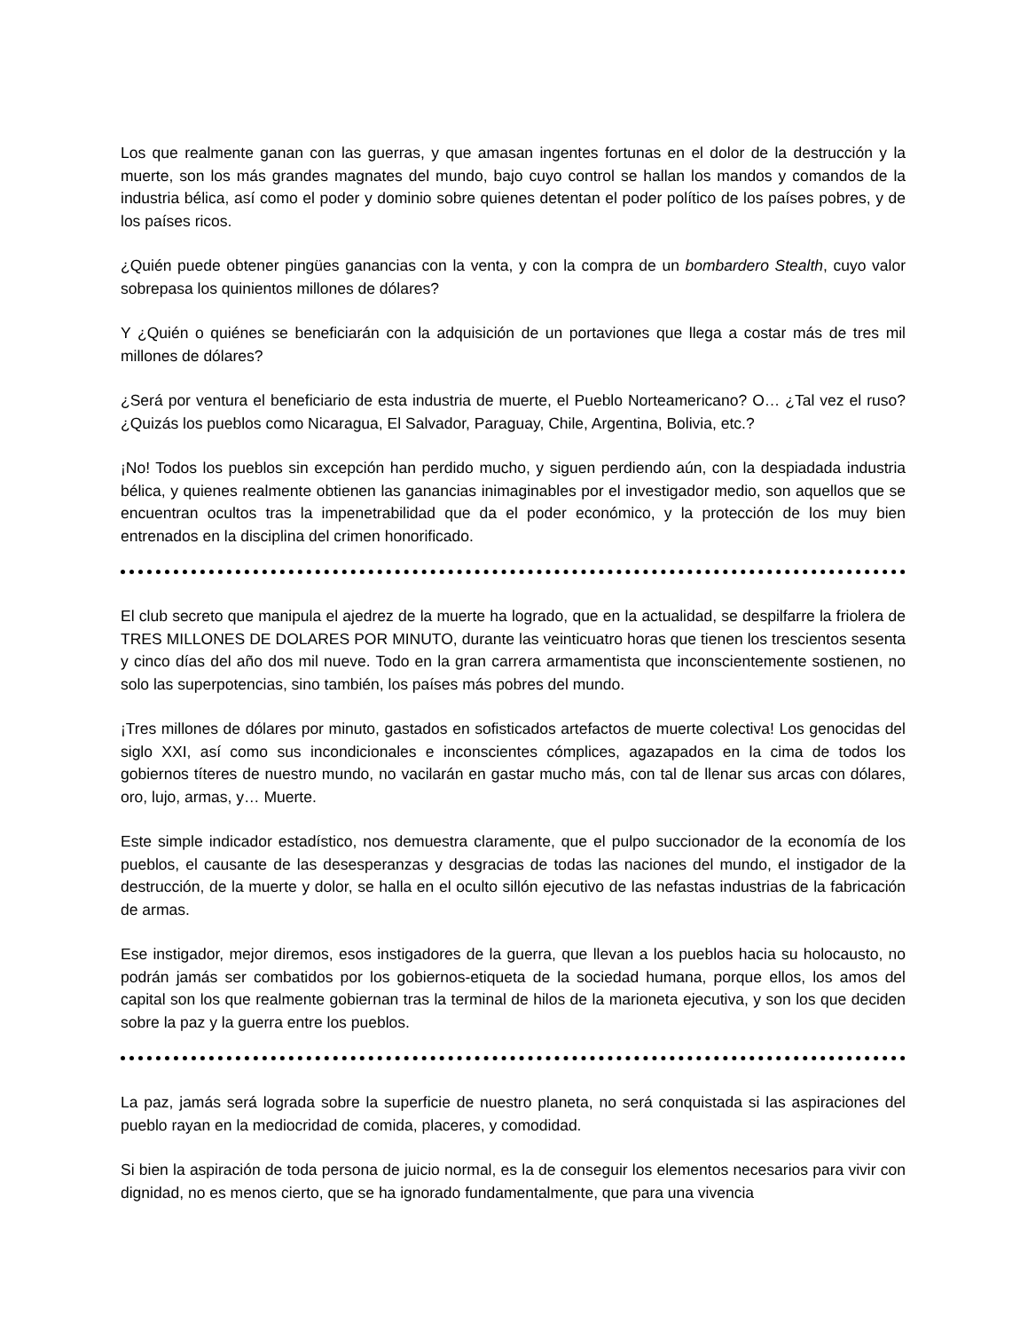Los que realmente ganan con las guerras, y que amasan ingentes fortunas en el dolor de la destrucción y la muerte, son los más grandes magnates del mundo, bajo cuyo control se hallan los mandos y comandos de la industria bélica, así como el poder y dominio sobre quienes detentan el poder político de los países pobres, y de los países ricos.
¿Quién puede obtener pingües ganancias con la venta, y con la compra de un bombardero Stealth, cuyo valor sobrepasa los quinientos millones de dólares?
Y ¿Quién o quiénes se beneficiarán con la adquisición de un portaviones que llega a costar más de tres mil millones de dólares?
¿Será por ventura el beneficiario de esta industria de muerte, el Pueblo Norteamericano? O… ¿Tal vez el ruso? ¿Quizás los pueblos como Nicaragua, El Salvador, Paraguay, Chile, Argentina, Bolivia, etc.?
¡No! Todos los pueblos sin excepción han perdido mucho, y siguen perdiendo aún, con la despiadada industria bélica, y quienes realmente obtienen las ganancias inimaginables por el investigador medio, son aquellos que se encuentran ocultos tras la impenetrabilidad que da el poder económico, y la protección de los muy bien entrenados en la disciplina del crimen honorificado.
El club secreto que manipula el ajedrez de la muerte ha logrado, que en la actualidad, se despilfarre la friolera de TRES MILLONES DE DOLARES POR MINUTO, durante las veinticuatro horas que tienen los trescientos sesenta y cinco días del año dos mil nueve. Todo en la gran carrera armamentista que inconscientemente sostienen, no solo las superpotencias, sino también, los países más pobres del mundo.
¡Tres millones de dólares por minuto, gastados en sofisticados artefactos de muerte colectiva! Los genocidas del siglo XXI, así como sus incondicionales e inconscientes cómplices, agazapados en la cima de todos los gobiernos títeres de nuestro mundo, no vacilarán en gastar mucho más, con tal de llenar sus arcas con dólares, oro, lujo, armas, y… Muerte.
Este simple indicador estadístico, nos demuestra claramente, que el pulpo succionador de la economía de los pueblos, el causante de las desesperanzas y desgracias de todas las naciones del mundo, el instigador de la destrucción, de la muerte y dolor, se halla en el oculto sillón ejecutivo de las nefastas industrias de la fabricación de armas.
Ese instigador, mejor diremos, esos instigadores de la guerra, que llevan a los pueblos hacia su holocausto, no podrán jamás ser combatidos por los gobiernos-etiqueta de la sociedad humana, porque ellos, los amos del capital son los que realmente gobiernan tras la terminal de hilos de la marioneta ejecutiva, y son los que deciden sobre la paz y la guerra entre los pueblos.
La paz, jamás será lograda sobre la superficie de nuestro planeta, no será conquistada si las aspiraciones del pueblo rayan en la mediocridad de comida, placeres, y comodidad.
Si bien la aspiración de toda persona de juicio normal, es la de conseguir los elementos necesarios para vivir con dignidad, no es menos cierto, que se ha ignorado fundamentalmente, que para una vivencia